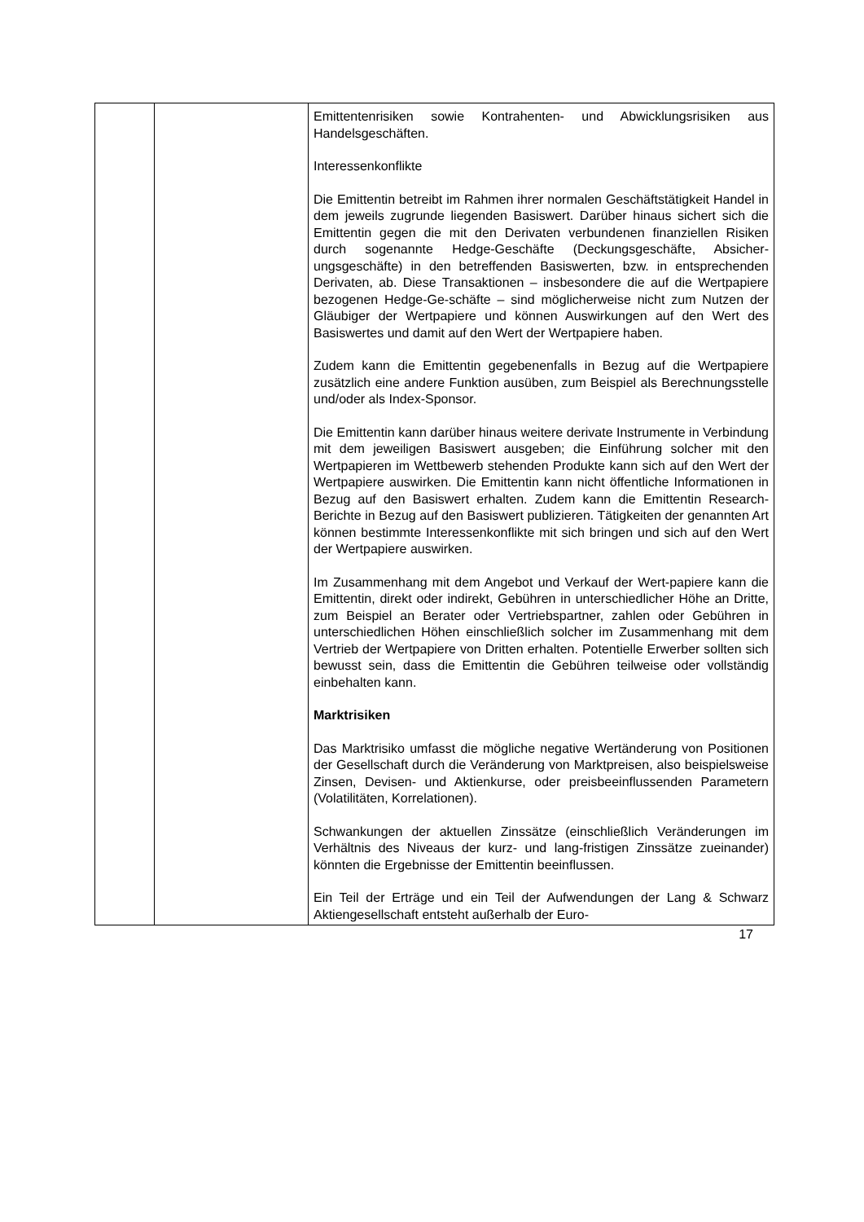| | | Emittentenrisiken sowie Kontrahenten- und Abwicklungsrisiken aus Handelsgeschäften. Interessenkonflikte Die Emittentin betreibt im Rahmen ihrer normalen Geschäftstätigkeit Handel in dem jeweils zugrunde liegenden Basiswert. Darüber hinaus sichert sich die Emittentin gegen die mit den Derivaten verbundenen finanziellen Risiken durch sogenannte Hedge-Geschäfte (Deckungsgeschäfte, Absicher-ungsgeschäfte) in den betreffenden Basiswerten, bzw. in entsprechenden Derivaten, ab. Diese Transaktionen – insbesondere die auf die Wertpapiere bezogenen Hedge-Ge-schäfte – sind möglicherweise nicht zum Nutzen der Gläubiger der Wertpapiere und können Auswirkungen auf den Wert des Basiswertes und damit auf den Wert der Wertpapiere haben. Zudem kann die Emittentin gegebenenfalls in Bezug auf die Wertpapiere zusätzlich eine andere Funktion ausüben, zum Beispiel als Berechnungsstelle und/oder als Index-Sponsor. Die Emittentin kann darüber hinaus weitere derivate Instrumente in Verbindung mit dem jeweiligen Basiswert ausgeben; die Einführung solcher mit den Wertpapieren im Wettbewerb stehenden Produkte kann sich auf den Wert der Wertpapiere auswirken. Die Emittentin kann nicht öffentliche Informationen in Bezug auf den Basiswert erhalten. Zudem kann die Emittentin Research-Berichte in Bezug auf den Basiswert publizieren. Tätigkeiten der genannten Art können bestimmte Interessenkonflikte mit sich bringen und sich auf den Wert der Wertpapiere auswirken. Im Zusammenhang mit dem Angebot und Verkauf der Wert-papiere kann die Emittentin, direkt oder indirekt, Gebühren in unterschiedlicher Höhe an Dritte, zum Beispiel an Berater oder Vertriebspartner, zahlen oder Gebühren in unterschiedlichen Höhen einschließlich solcher im Zusammenhang mit dem Vertrieb der Wertpapiere von Dritten erhalten. Potentielle Erwerber sollten sich bewusst sein, dass die Emittentin die Gebühren teilweise oder vollständig einbehalten kann. Marktrisiken Das Marktrisiko umfasst die mögliche negative Wertänderung von Positionen der Gesellschaft durch die Veränderung von Marktpreisen, also beispielsweise Zinsen, Devisen- und Aktienkurse, oder preisbeeinflussenden Parametern (Volatilitäten, Korrelationen). Schwankungen der aktuellen Zinssätze (einschließlich Veränderungen im Verhältnis des Niveaus der kurz- und lang-fristigen Zinssätze zueinander) könnten die Ergebnisse der Emittentin beeinflussen. Ein Teil der Erträge und ein Teil der Aufwendungen der Lang & Schwarz Aktiengesellschaft entsteht außerhalb der Euro- |
17